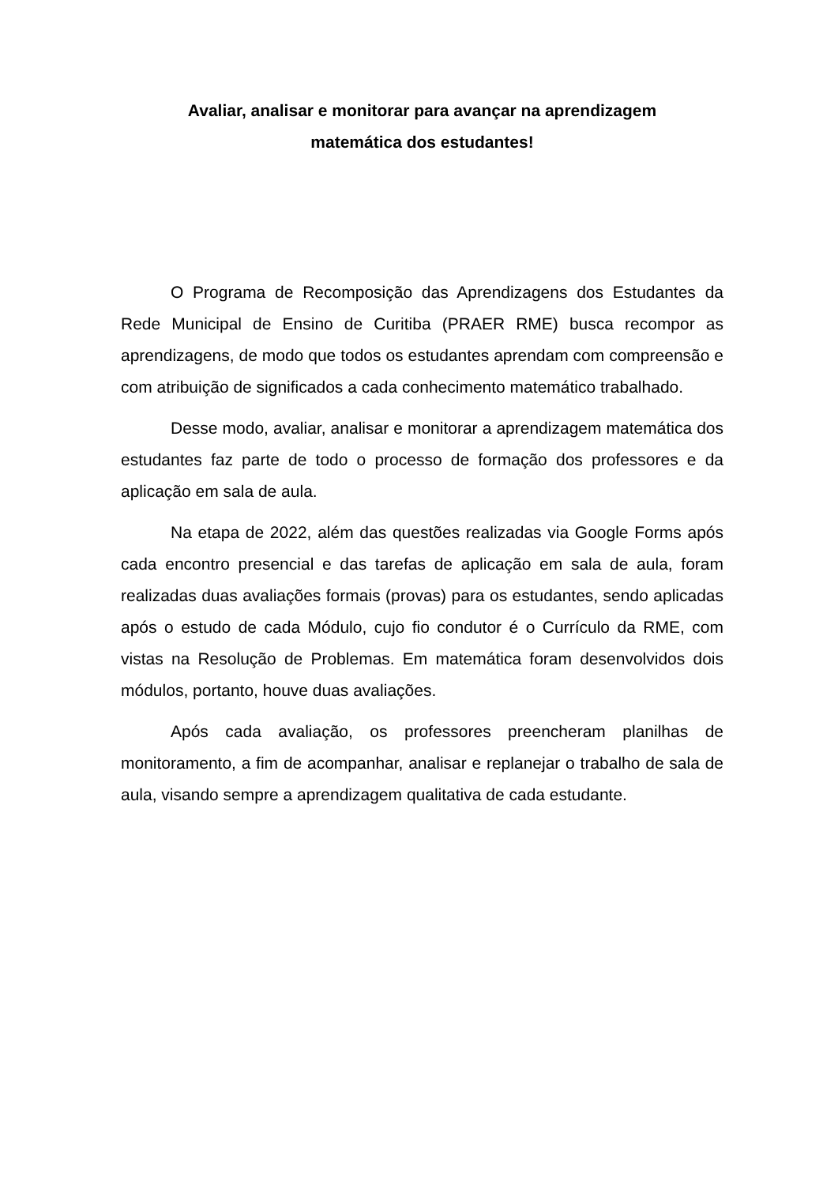Avaliar, analisar e monitorar para avançar na aprendizagem
matemática dos estudantes!
O Programa de Recomposição das Aprendizagens dos Estudantes da Rede Municipal de Ensino de Curitiba (PRAER RME) busca recompor as aprendizagens, de modo que todos os estudantes aprendam com compreensão e com atribuição de significados a cada conhecimento matemático trabalhado.
Desse modo, avaliar, analisar e monitorar a aprendizagem matemática dos estudantes faz parte de todo o processo de formação dos professores e da aplicação em sala de aula.
Na etapa de 2022, além das questões realizadas via Google Forms após cada encontro presencial e das tarefas de aplicação em sala de aula, foram realizadas duas avaliações formais (provas) para os estudantes, sendo aplicadas após o estudo de cada Módulo, cujo fio condutor é o Currículo da RME, com vistas na Resolução de Problemas. Em matemática foram desenvolvidos dois módulos, portanto, houve duas avaliações.
Após cada avaliação, os professores preencheram planilhas de monitoramento, a fim de acompanhar, analisar e replanejar o trabalho de sala de aula, visando sempre a aprendizagem qualitativa de cada estudante.